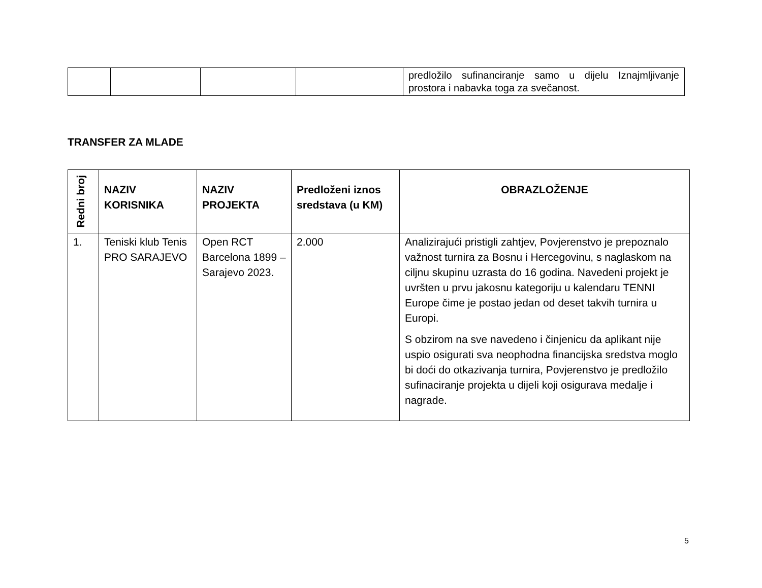| | | | | predložilo sufinanciranje samo u dijelu Iznajmljivanje prostora i nabavka toga za svečanost. |
TRANSFER ZA MLADE
| Redni broj | NAZIV KORISNIKA | NAZIV PROJEKTA | Predloženi iznos sredstava (u KM) | OBRAZLOŽENJE |
| --- | --- | --- | --- | --- |
| 1. | Teniski klub Tenis PRO SARAJEVO | Open RCT Barcelona 1899 – Sarajevo 2023. | 2.000 | Analizirajući pristigli zahtjev, Povjerenstvo je prepoznalo važnost turnira za Bosnu i Hercegovinu, s naglaskom na ciljnu skupinu uzrasta do 16 godina. Navedeni projekt je uvršten u prvu jakosnu kategoriju u kalendaru TENNI Europe čime je postao jedan od deset takvih turnira u Europi. S obzirom na sve navedeno i činjenicu da aplikant nije uspio osigurati sva neophodna financijska sredstva moglo bi doći do otkazivanja turnira, Povjerenstvo je predložilo sufinaciranje projekta u dijeli koji osigurava medalje i nagrade. |
5